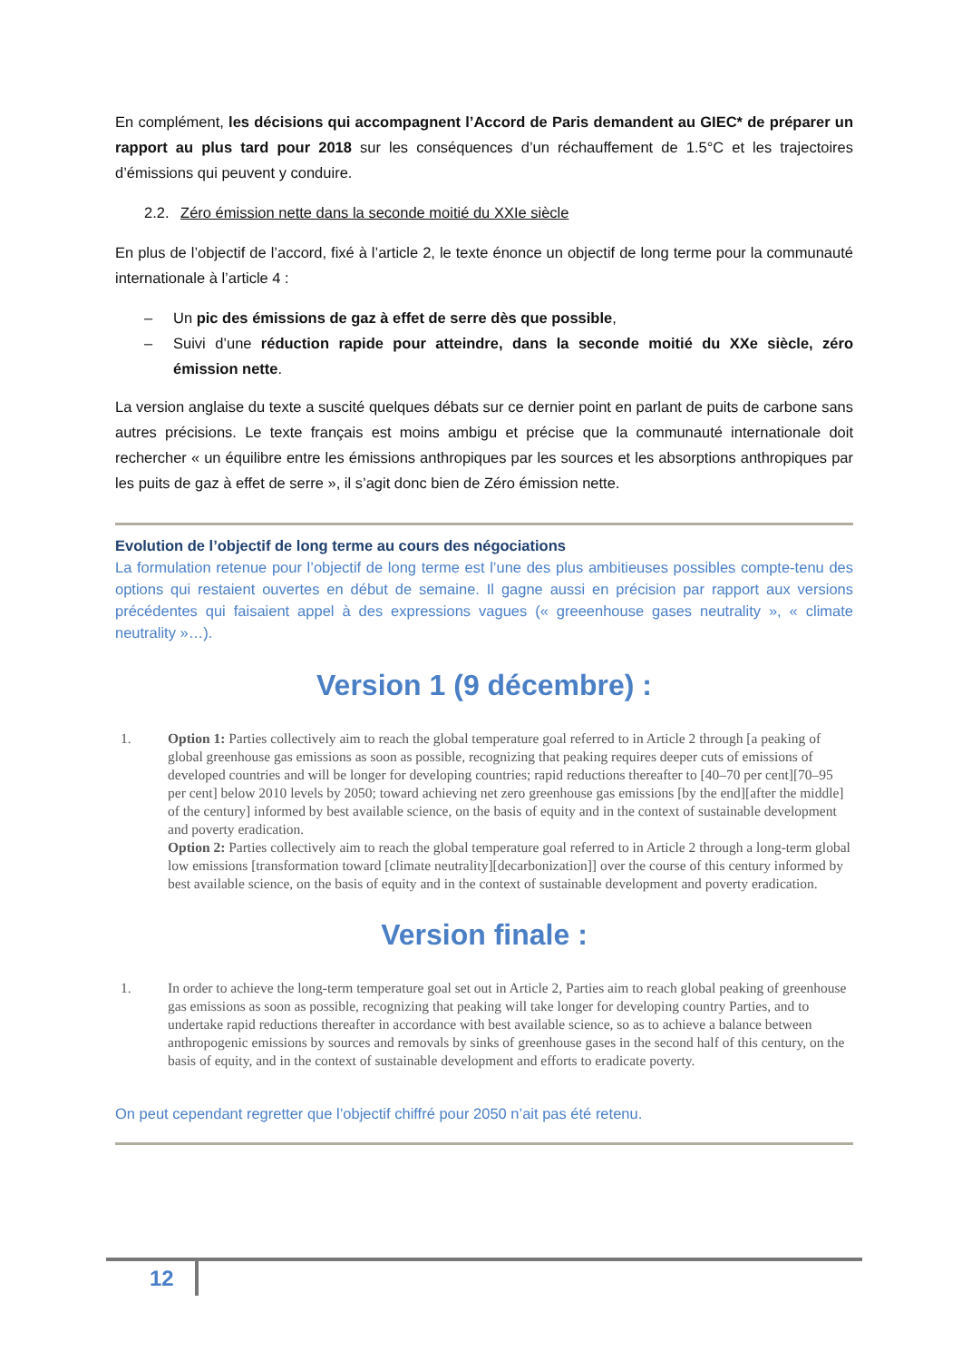En complément, les décisions qui accompagnent l’Accord de Paris demandent au GIEC* de préparer un rapport au plus tard pour 2018 sur les conséquences d’un réchauffement de 1.5°C et les trajectoires d’émissions qui peuvent y conduire.
2.2. Zéro émission nette dans la seconde moitié du XXIe siècle
En plus de l’objectif de l’accord, fixé à l’article 2, le texte énonce un objectif de long terme pour la communauté internationale à l’article 4 :
– Un pic des émissions de gaz à effet de serre dès que possible,
– Suivi d’une réduction rapide pour atteindre, dans la seconde moitié du XXe siècle, zéro émission nette.
La version anglaise du texte a suscité quelques débats sur ce dernier point en parlant de puits de carbone sans autres précisions. Le texte français est moins ambigu et précise que la communauté internationale doit rechercher « un équilibre entre les émissions anthropiques par les sources et les absorptions anthropiques par les puits de gaz à effet de serre », il s’agit donc bien de Zéro émission nette.
Evolution de l’objectif de long terme au cours des négociations
La formulation retenue pour l’objectif de long terme est l’une des plus ambitieuses possibles compte-tenu des options qui restaient ouvertes en début de semaine. Il gagne aussi en précision par rapport aux versions précédentes qui faisaient appel à des expressions vagues (« greeenhouse gases neutrality », « climate neutrality »…).
Version 1 (9 décembre) :
1. Option 1: Parties collectively aim to reach the global temperature goal referred to in Article 2 through [a peaking of global greenhouse gas emissions as soon as possible, recognizing that peaking requires deeper cuts of emissions of developed countries and will be longer for developing countries; rapid reductions thereafter to [40–70 per cent][70–95 per cent] below 2010 levels by 2050; toward achieving net zero greenhouse gas emissions [by the end][after the middle] of the century] informed by best available science, on the basis of equity and in the context of sustainable development and poverty eradication.
Option 2: Parties collectively aim to reach the global temperature goal referred to in Article 2 through a long-term global low emissions [transformation toward [climate neutrality][decarbonization]] over the course of this century informed by best available science, on the basis of equity and in the context of sustainable development and poverty eradication.
Version finale :
1. In order to achieve the long-term temperature goal set out in Article 2, Parties aim to reach global peaking of greenhouse gas emissions as soon as possible, recognizing that peaking will take longer for developing country Parties, and to undertake rapid reductions thereafter in accordance with best available science, so as to achieve a balance between anthropogenic emissions by sources and removals by sinks of greenhouse gases in the second half of this century, on the basis of equity, and in the context of sustainable development and efforts to eradicate poverty.
On peut cependant regretter que l’objectif chiffré pour 2050 n’ait pas été retenu.
12